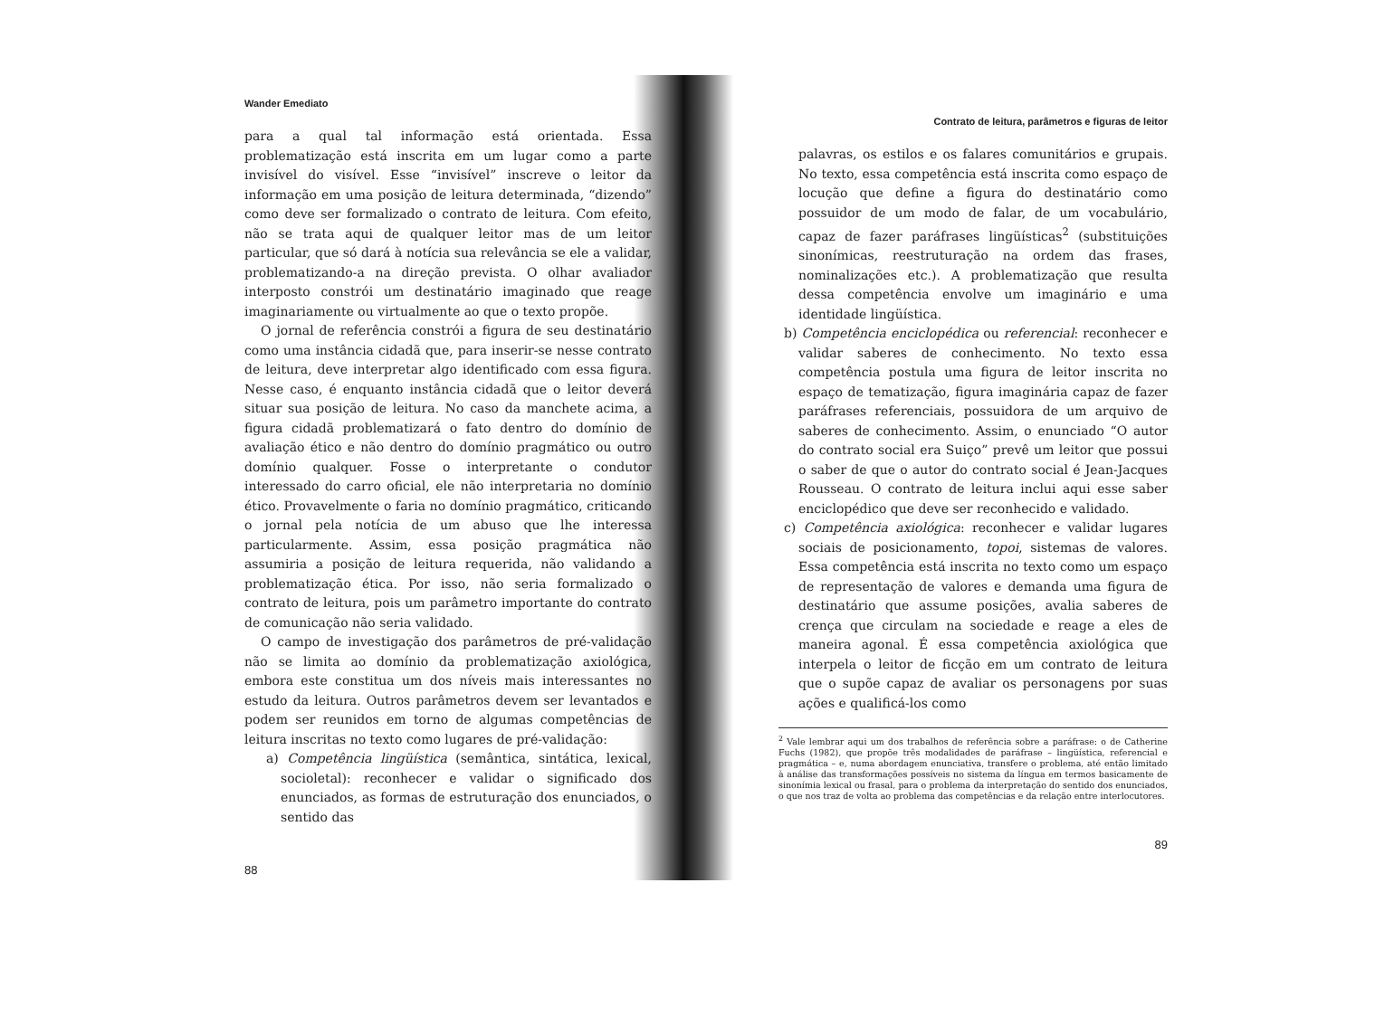Wander Emediato
para a qual tal informação está orientada. Essa problematização está inscrita em um lugar como a parte invisível do visível. Esse “invisível” inscreve o leitor da informação em uma posição de leitura determinada, “dizendo” como deve ser formalizado o contrato de leitura. Com efeito, não se trata aqui de qualquer leitor mas de um leitor particular, que só dará à notícia sua relevância se ele a validar, problematizando-a na direção prevista. O olhar avaliador interposto constrói um destinatário imaginado que reage imaginariamente ou virtualmente ao que o texto propõe.
O jornal de referência constrói a figura de seu destinatário como uma instância cidadã que, para inserir-se nesse contrato de leitura, deve interpretar algo identificado com essa figura. Nesse caso, é enquanto instância cidadã que o leitor deverá situar sua posição de leitura. No caso da manchete acima, a figura cidadã problematizará o fato dentro do domínio de avaliação ético e não dentro do domínio pragmático ou outro domínio qualquer. Fosse o interpretante o condutor interessado do carro oficial, ele não interpretaria no domínio ético. Provavelmente o faria no domínio pragmático, criticando o jornal pela notícia de um abuso que lhe interessa particularmente. Assim, essa posição pragmática não assumiria a posição de leitura requerida, não validando a problematização ética. Por isso, não seria formalizado o contrato de leitura, pois um parâmetro importante do contrato de comunicação não seria validado.
O campo de investigação dos parâmetros de pré-validação não se limita ao domínio da problematização axiológica, embora este constitua um dos níveis mais interessantes no estudo da leitura. Outros parâmetros devem ser levantados e podem ser reunidos em torno de algumas competências de leitura inscritas no texto como lugares de pré-validação:
a) Competência lingüística (semântica, sintática, lexical, socioletal): reconhecer e validar o significado dos enunciados, as formas de estruturação dos enunciados, o sentido das
88
Contrato de leitura, parâmetros e figuras de leitor
palavras, os estilos e os falares comunitários e grupais. No texto, essa competência está inscrita como espaço de locução que define a figura do destinatário como possuidor de um modo de falar, de um vocabulário, capaz de fazer paráfrases lingüísticas<sup>2</sup> (substituições sinonímicas, reestruturação na ordem das frases, nominalizações etc.). A problematização que resulta dessa competência envolve um imaginário e uma identidade lingüística.
b) Competência enciclopédica ou referencial: reconhecer e validar saberes de conhecimento. No texto essa competência postula uma figura de leitor inscrita no espaço de tematização, figura imaginária capaz de fazer paráfrases referenciais, possuidora de um arquivo de saberes de conhecimento. Assim, o enunciado “O autor do contrato social era Suiço” prevê um leitor que possui o saber de que o autor do contrato social é Jean-Jacques Rousseau. O contrato de leitura inclui aqui esse saber enciclopédico que deve ser reconhecido e validado.
c) Competência axiológica: reconhecer e validar lugares sociais de posicionamento, topoi, sistemas de valores. Essa competência está inscrita no texto como um espaço de representação de valores e demanda uma figura de destinatário que assume posições, avalia saberes de crença que circulam na sociedade e reage a eles de maneira agonal. É essa competência axiológica que interpela o leitor de ficção em um contrato de leitura que o supõe capaz de avaliar os personagens por suas ações e qualificá-los como
<sup>2</sup> Vale lembrar aqui um dos trabalhos de referência sobre a paráfrase: o de Catherine Fuchs (1982), que propõe três modalidades de paráfrase – lingüística, referencial e pragmática – e, numa abordagem enunciativa, transfere o problema, até então limitado à análise das transformações possíveis no sistema da língua em termos basicamente de sinonímia lexical ou frasal, para o problema da interpretação do sentido dos enunciados, o que nos traz de volta ao problema das competências e da relação entre interlocutores.
89